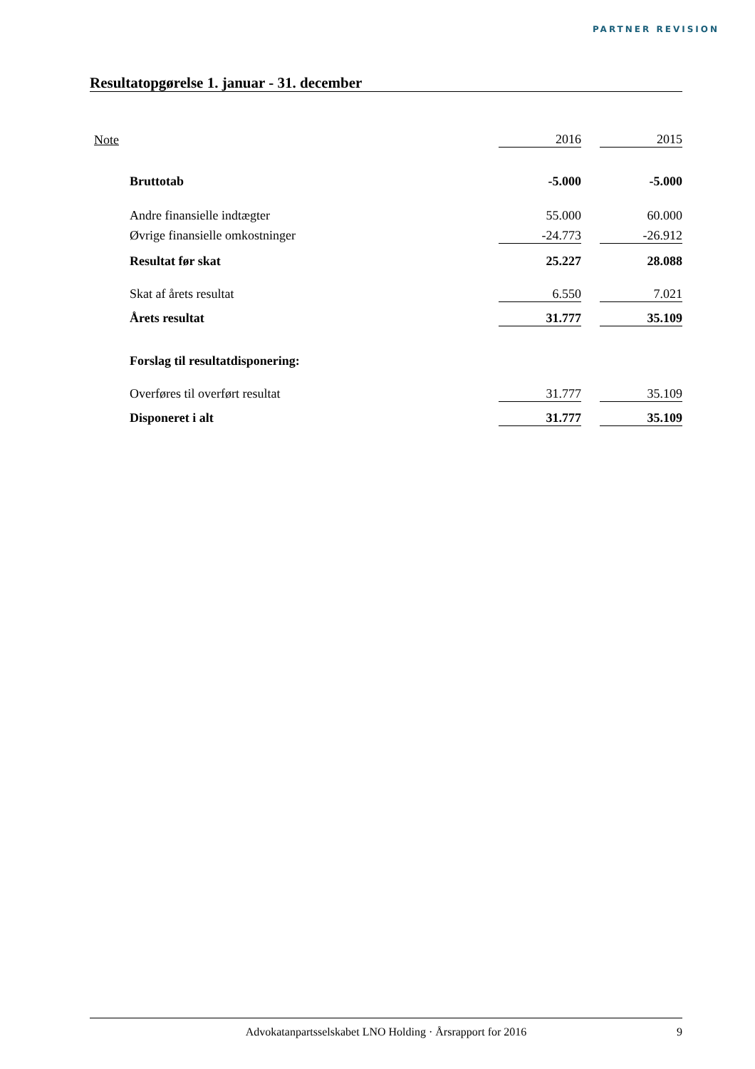PARTNER REVISION
Resultatopgørelse 1. januar - 31. december
| Note | | 2016 | | 2015 |
| | Bruttotab | -5.000 | | -5.000 |
| | Andre finansielle indtægter | 55.000 | | 60.000 |
| | Øvrige finansielle omkostninger | -24.773 | | -26.912 |
| | Resultat før skat | 25.227 | | 28.088 |
| | Skat af årets resultat | 6.550 | | 7.021 |
| | Årets resultat | 31.777 | | 35.109 |
| | Forslag til resultatdisponering: | | | |
| | Overføres til overført resultat | 31.777 | | 35.109 |
| | Disponeret i alt | 31.777 | | 35.109 |
Advokatanpartsselskabet LNO Holding · Årsrapport for 2016 9